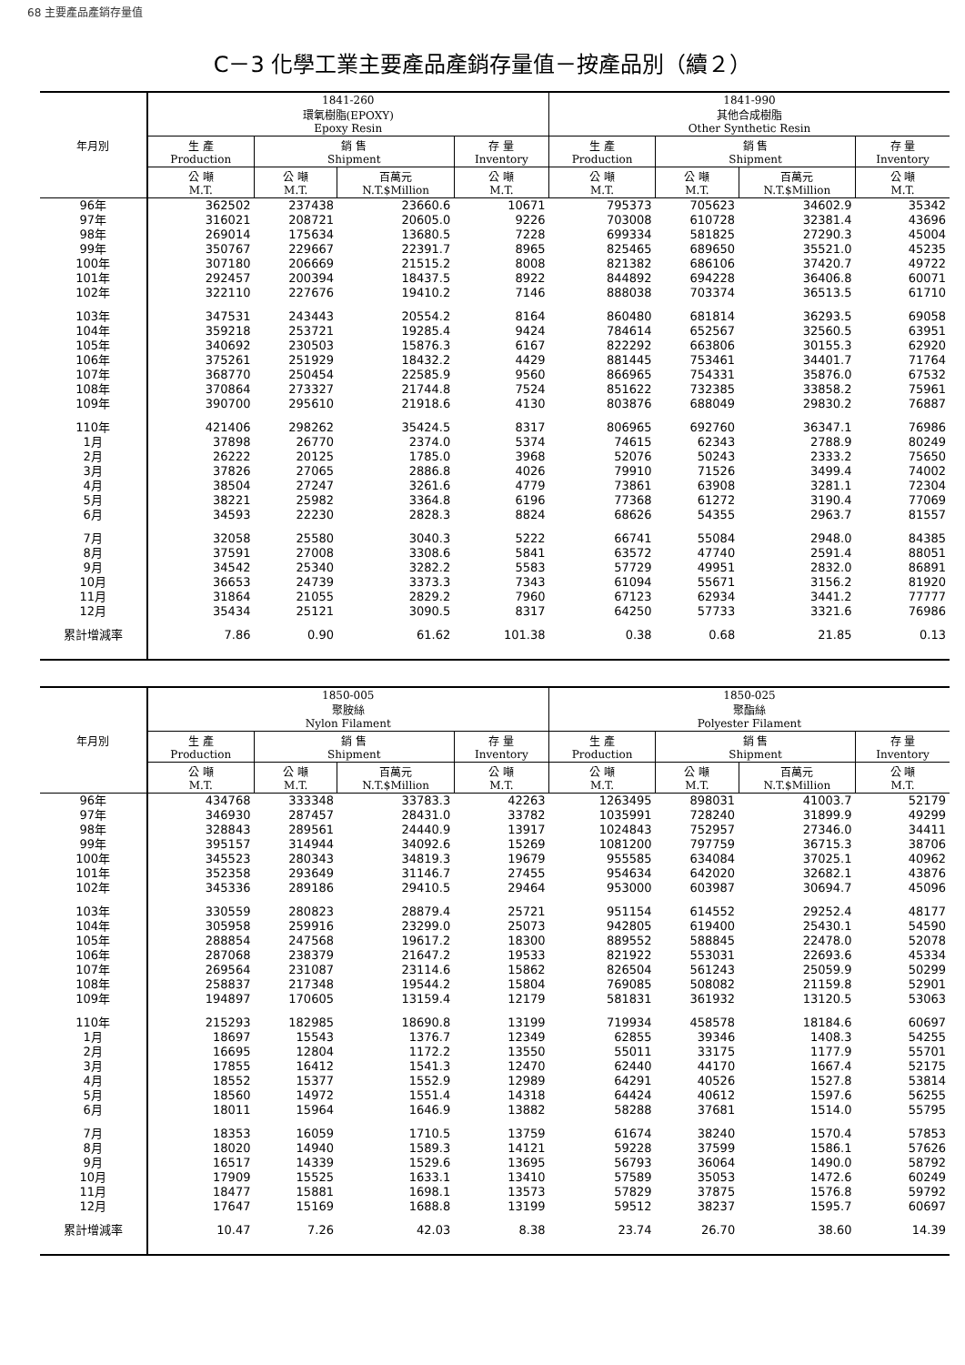68 主要產品產銷存量值
C－3 化學工業主要產品產銷存量值－按產品別（續２）
| 年月別 | 1841-260 環氧樹脂(EPOXY) Epoxy Resin | | | | 1841-990 其他合成樹脂 Other Synthetic Resin | | | |
| --- | --- | --- | --- | --- | --- | --- | --- | --- |
| | 生 產 Production | 銷 售 Shipment | | 存 量 Inventory | 生 產 Production | 銷 售 Shipment | | 存 量 Inventory |
| | 公 噸 M.T. | 公 噸 M.T. | 百萬元 N.T.$Million | 公 噸 M.T. | 公 噸 M.T. | 公 噸 M.T. | 百萬元 N.T.$Million | 公 噸 M.T. |
| 96年 | 362502 | 237438 | 23660.6 | 10671 | 795373 | 705623 | 34602.9 | 35342 |
| 97年 | 316021 | 208721 | 20605.0 | 9226 | 703008 | 610728 | 32381.4 | 43696 |
| 98年 | 269014 | 175634 | 13680.5 | 7228 | 699334 | 581825 | 27290.3 | 45004 |
| 99年 | 350767 | 229667 | 22391.7 | 8965 | 825465 | 689650 | 35521.0 | 45235 |
| 100年 | 307180 | 206669 | 21515.2 | 8008 | 821382 | 686106 | 37420.7 | 49722 |
| 101年 | 292457 | 200394 | 18437.5 | 8922 | 844892 | 694228 | 36406.8 | 60071 |
| 102年 | 322110 | 227676 | 19410.2 | 7146 | 888038 | 703374 | 36513.5 | 61710 |
| 103年 | 347531 | 243443 | 20554.2 | 8164 | 860480 | 681814 | 36293.5 | 69058 |
| 104年 | 359218 | 253721 | 19285.4 | 9424 | 784614 | 652567 | 32560.5 | 63951 |
| 105年 | 340692 | 230503 | 15876.3 | 6167 | 822292 | 663806 | 30155.3 | 62920 |
| 106年 | 375261 | 251929 | 18432.2 | 4429 | 881445 | 753461 | 34401.7 | 71764 |
| 107年 | 368770 | 250454 | 22585.9 | 9560 | 866965 | 754331 | 35876.0 | 67532 |
| 108年 | 370864 | 273327 | 21744.8 | 7524 | 851622 | 732385 | 33858.2 | 75961 |
| 109年 | 390700 | 295610 | 21918.6 | 4130 | 803876 | 688049 | 29830.2 | 76887 |
| 110年 | 421406 | 298262 | 35424.5 | 8317 | 806965 | 692760 | 36347.1 | 76986 |
| 1月 | 37898 | 26770 | 2374.0 | 5374 | 74615 | 62343 | 2788.9 | 80249 |
| 2月 | 26222 | 20125 | 1785.0 | 3968 | 52076 | 50243 | 2333.2 | 75650 |
| 3月 | 37826 | 27065 | 2886.8 | 4026 | 79910 | 71526 | 3499.4 | 74002 |
| 4月 | 38504 | 27247 | 3261.6 | 4779 | 73861 | 63908 | 3281.1 | 72304 |
| 5月 | 38221 | 25982 | 3364.8 | 6196 | 77368 | 61272 | 3190.4 | 77069 |
| 6月 | 34593 | 22230 | 2828.3 | 8824 | 68626 | 54355 | 2963.7 | 81557 |
| 7月 | 32058 | 25580 | 3040.3 | 5222 | 66741 | 55084 | 2948.0 | 84385 |
| 8月 | 37591 | 27008 | 3308.6 | 5841 | 63572 | 47740 | 2591.4 | 88051 |
| 9月 | 34542 | 25340 | 3282.2 | 5583 | 57729 | 49951 | 2832.0 | 86891 |
| 10月 | 36653 | 24739 | 3373.3 | 7343 | 61094 | 55671 | 3156.2 | 81920 |
| 11月 | 31864 | 21055 | 2829.2 | 7960 | 67123 | 62934 | 3441.2 | 77777 |
| 12月 | 35434 | 25121 | 3090.5 | 8317 | 64250 | 57733 | 3321.6 | 76986 |
| 累計增減率 | 7.86 | 0.90 | 61.62 | 101.38 | 0.38 | 0.68 | 21.85 | 0.13 |
| 年月別 | 1850-005 聚胺絲 Nylon Filament | | | | 1850-025 聚酯絲 Polyester Filament | | | |
| --- | --- | --- | --- | --- | --- | --- | --- | --- |
| | 生 產 Production | 銷 售 Shipment | | 存 量 Inventory | 生 產 Production | 銷 售 Shipment | | 存 量 Inventory |
| | 公 噸 M.T. | 公 噸 M.T. | 百萬元 N.T.$Million | 公 噸 M.T. | 公 噸 M.T. | 公 噸 M.T. | 百萬元 N.T.$Million | 公 噸 M.T. |
| 96年 | 434768 | 333348 | 33783.3 | 42263 | 1263495 | 898031 | 41003.7 | 52179 |
| 97年 | 346930 | 287457 | 28431.0 | 33782 | 1035991 | 728240 | 31899.9 | 49299 |
| 98年 | 328843 | 289561 | 24440.9 | 13917 | 1024843 | 752957 | 27346.0 | 34411 |
| 99年 | 395157 | 314944 | 34092.6 | 15269 | 1081200 | 797759 | 36715.3 | 38706 |
| 100年 | 345523 | 280343 | 34819.3 | 19679 | 955585 | 634084 | 37025.1 | 40962 |
| 101年 | 352358 | 293649 | 31146.7 | 27455 | 954634 | 642020 | 32682.1 | 43876 |
| 102年 | 345336 | 289186 | 29410.5 | 29464 | 953000 | 603987 | 30694.7 | 45096 |
| 103年 | 330559 | 280823 | 28879.4 | 25721 | 951154 | 614552 | 29252.4 | 48177 |
| 104年 | 305958 | 259916 | 23299.0 | 25073 | 942805 | 619400 | 25430.1 | 54590 |
| 105年 | 288854 | 247568 | 19617.2 | 18300 | 889552 | 588845 | 22478.0 | 52078 |
| 106年 | 287068 | 238379 | 21647.2 | 19533 | 821922 | 553031 | 22693.6 | 45334 |
| 107年 | 269564 | 231087 | 23114.6 | 15862 | 826504 | 561243 | 25059.9 | 50299 |
| 108年 | 258837 | 217348 | 19544.2 | 15804 | 769085 | 508082 | 21159.8 | 52901 |
| 109年 | 194897 | 170605 | 13159.4 | 12179 | 581831 | 361932 | 13120.5 | 53063 |
| 110年 | 215293 | 182985 | 18690.8 | 13199 | 719934 | 458578 | 18184.6 | 60697 |
| 1月 | 18697 | 15543 | 1376.7 | 12349 | 62855 | 39346 | 1408.3 | 54255 |
| 2月 | 16695 | 12804 | 1172.2 | 13550 | 55011 | 33175 | 1177.9 | 55701 |
| 3月 | 17855 | 16412 | 1541.3 | 12470 | 62440 | 44170 | 1667.4 | 52175 |
| 4月 | 18552 | 15377 | 1552.9 | 12989 | 64291 | 40526 | 1527.8 | 53814 |
| 5月 | 18560 | 14972 | 1551.4 | 14318 | 64424 | 40612 | 1597.6 | 56255 |
| 6月 | 18011 | 15964 | 1646.9 | 13882 | 58288 | 37681 | 1514.0 | 55795 |
| 7月 | 18353 | 16059 | 1710.5 | 13759 | 61674 | 38240 | 1570.4 | 57853 |
| 8月 | 18020 | 14940 | 1589.3 | 14121 | 59228 | 37599 | 1586.1 | 57626 |
| 9月 | 16517 | 14339 | 1529.6 | 13695 | 56793 | 36064 | 1490.0 | 58792 |
| 10月 | 17909 | 15525 | 1633.1 | 13410 | 57589 | 35053 | 1472.6 | 60249 |
| 11月 | 18477 | 15881 | 1698.1 | 13573 | 57829 | 37875 | 1576.8 | 59792 |
| 12月 | 17647 | 15169 | 1688.8 | 13199 | 59512 | 38237 | 1595.7 | 60697 |
| 累計增減率 | 10.47 | 7.26 | 42.03 | 8.38 | 23.74 | 26.70 | 38.60 | 14.39 |